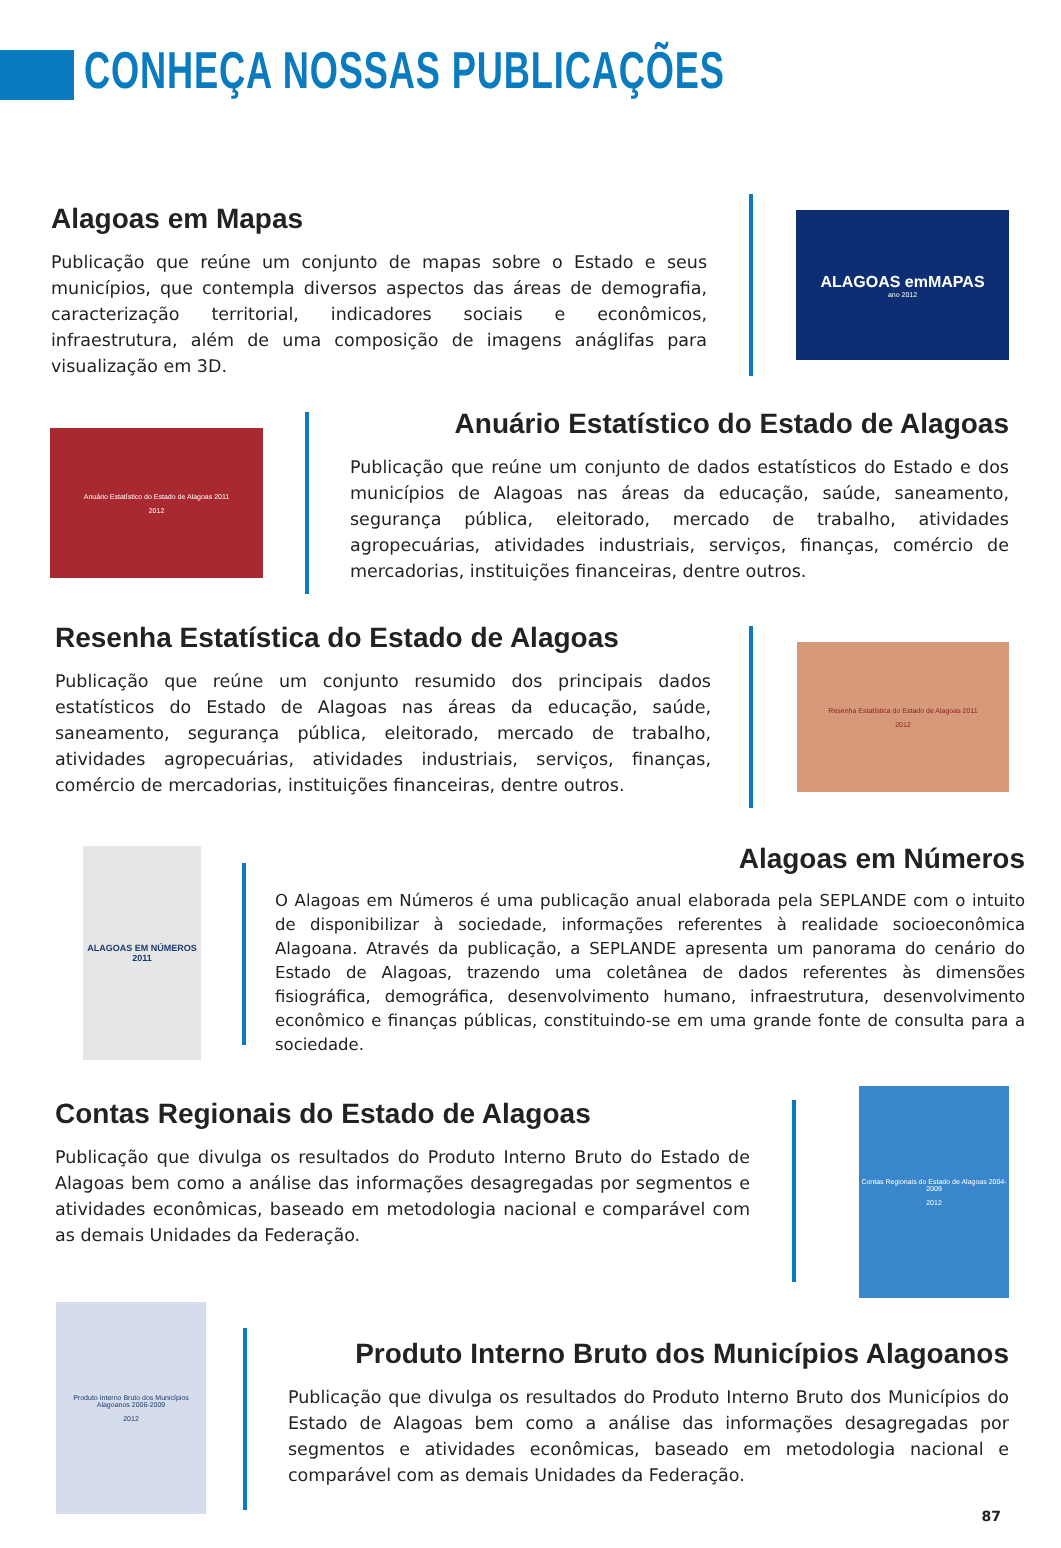CONHEÇA NOSSAS PUBLICAÇÕES
Alagoas em Mapas
Publicação que reúne um conjunto de mapas sobre o Estado e seus municípios, que contempla diversos aspectos das áreas de demografia, caracterização territorial, indicadores sociais e econômicos, infraestrutura, além de uma composição de imagens anáglifas para visualização em 3D.
ALAGOAS emMAPAS
ano 2012
Anuário Estatístico do Estado de Alagoas 2011
2012
Anuário Estatístico do Estado de Alagoas
Publicação que reúne um conjunto de dados estatísticos do Estado e dos municípios de Alagoas nas áreas da educação, saúde, saneamento, segurança pública, eleitorado, mercado de trabalho, atividades agropecuárias, atividades industriais, serviços, finanças, comércio de mercadorias, instituições financeiras, dentre outros.
Resenha Estatística do Estado de Alagoas
Publicação que reúne um conjunto resumido dos principais dados estatísticos do Estado de Alagoas nas áreas da educação, saúde, saneamento, segurança pública, eleitorado, mercado de trabalho, atividades agropecuárias, atividades industriais, serviços, finanças, comércio de mercadorias, instituições financeiras, dentre outros.
Resenha Estatística do Estado de Alagoas 2011
2012
ALAGOAS EM NÚMEROS 2011
Alagoas em Números
O Alagoas em Números é uma publicação anual elaborada pela SEPLANDE com o intuito de disponibilizar à sociedade, informações referentes à realidade socioeconômica Alagoana. Através da publicação, a SEPLANDE apresenta um panorama do cenário do Estado de Alagoas, trazendo uma coletânea de dados referentes às dimensões fisiográfica, demográfica, desenvolvimento humano, infraestrutura, desenvolvimento econômico e finanças públicas, constituindo-se em uma grande fonte de consulta para a sociedade.
Contas Regionais do Estado de Alagoas
Publicação que divulga os resultados do Produto Interno Bruto do Estado de Alagoas bem como a análise das informações desagregadas por segmentos e atividades econômicas, baseado em metodologia nacional e comparável com as demais Unidades da Federação.
Contas Regionais do Estado de Alagoas 2004-2009
2012
Produto Interno Bruto dos Municípios Alagoanos 2006-2009
2012
Produto Interno Bruto dos Municípios Alagoanos
Publicação que divulga os resultados do Produto Interno Bruto dos Municípios do Estado de Alagoas bem como a análise das informações desagregadas por segmentos e atividades econômicas, baseado em metodologia nacional e comparável com as demais Unidades da Federação.
87